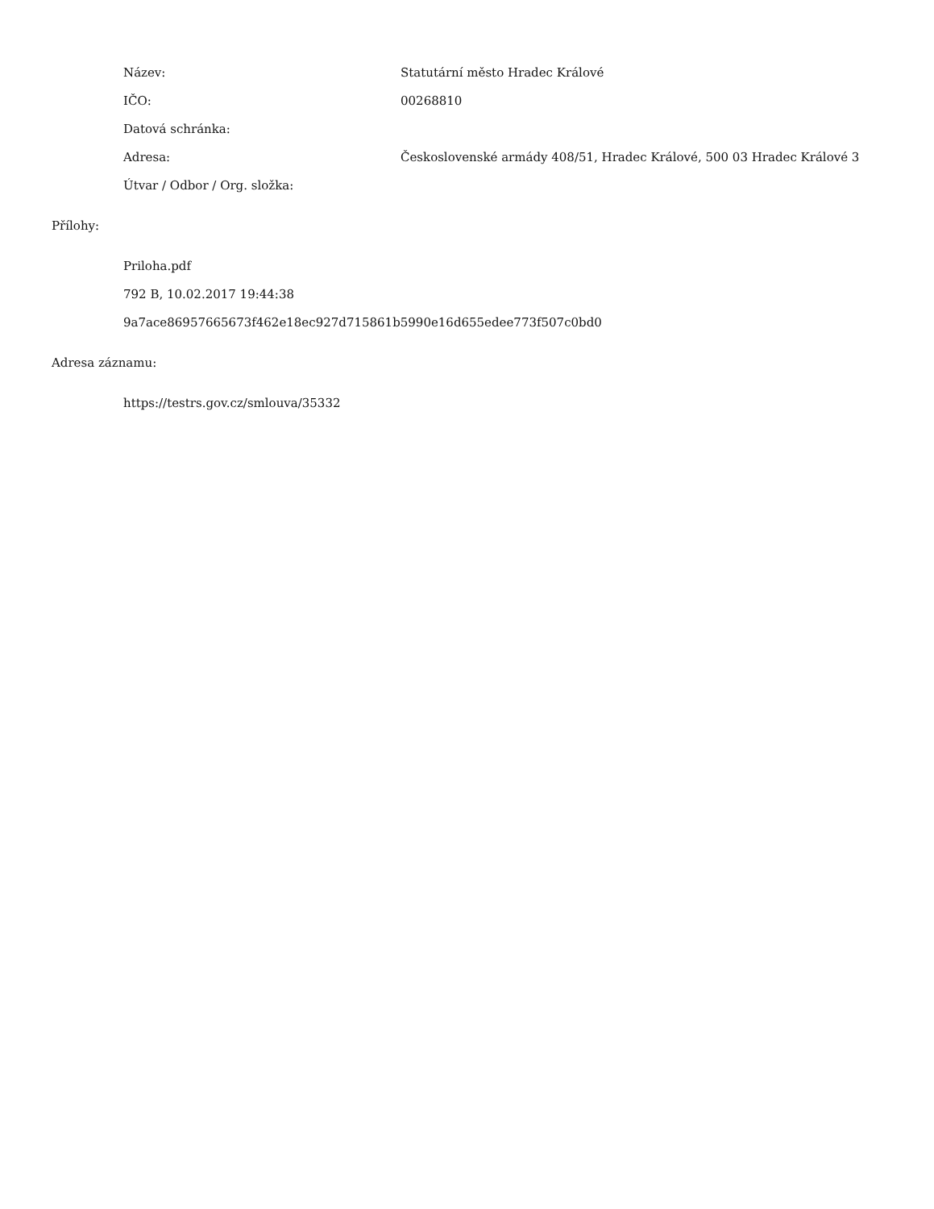Název: Statutární město Hradec Králové
IČO: 00268810
Datová schránka:
Adresa: Československé armády 408/51, Hradec Králové, 500 03 Hradec Králové 3
Útvar / Odbor / Org. složka:
Přílohy:
Priloha.pdf
792 B, 10.02.2017 19:44:38
9a7ace86957665673f462e18ec927d715861b5990e16d655edee773f507c0bd0
Adresa záznamu:
https://testrs.gov.cz/smlouva/35332